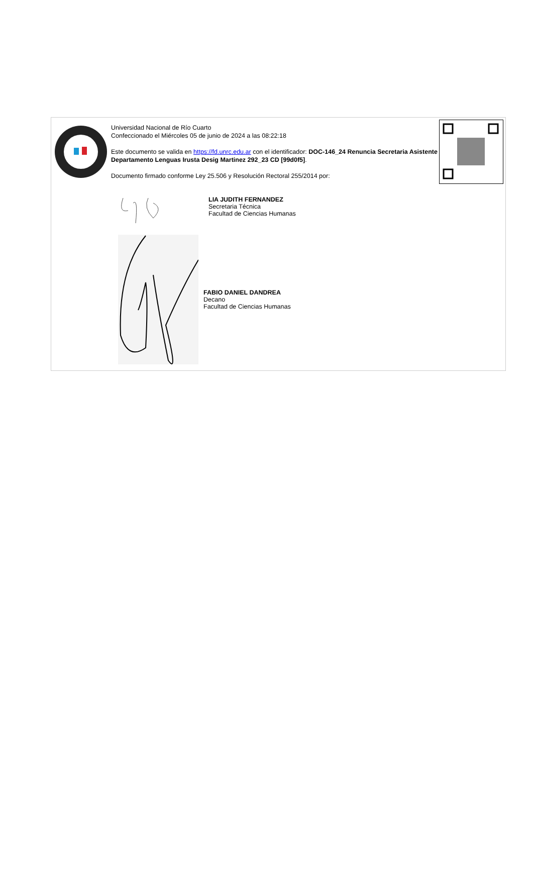Universidad Nacional de Río Cuarto
Confeccionado el Miércoles 05 de junio de 2024 a las 08:22:18
Este documento se valida en https://fd.unrc.edu.ar con el identificador: DOC-146_24 Renuncia Secretaria Asistente Departamento Lenguas Irusta Desig Martinez 292_23 CD [99d0f5].
Documento firmado conforme Ley 25.506 y Resolución Rectoral 255/2014 por:
LIA JUDITH FERNANDEZ
Secretaria Técnica
Facultad de Ciencias Humanas
FABIO DANIEL DANDREA
Decano
Facultad de Ciencias Humanas